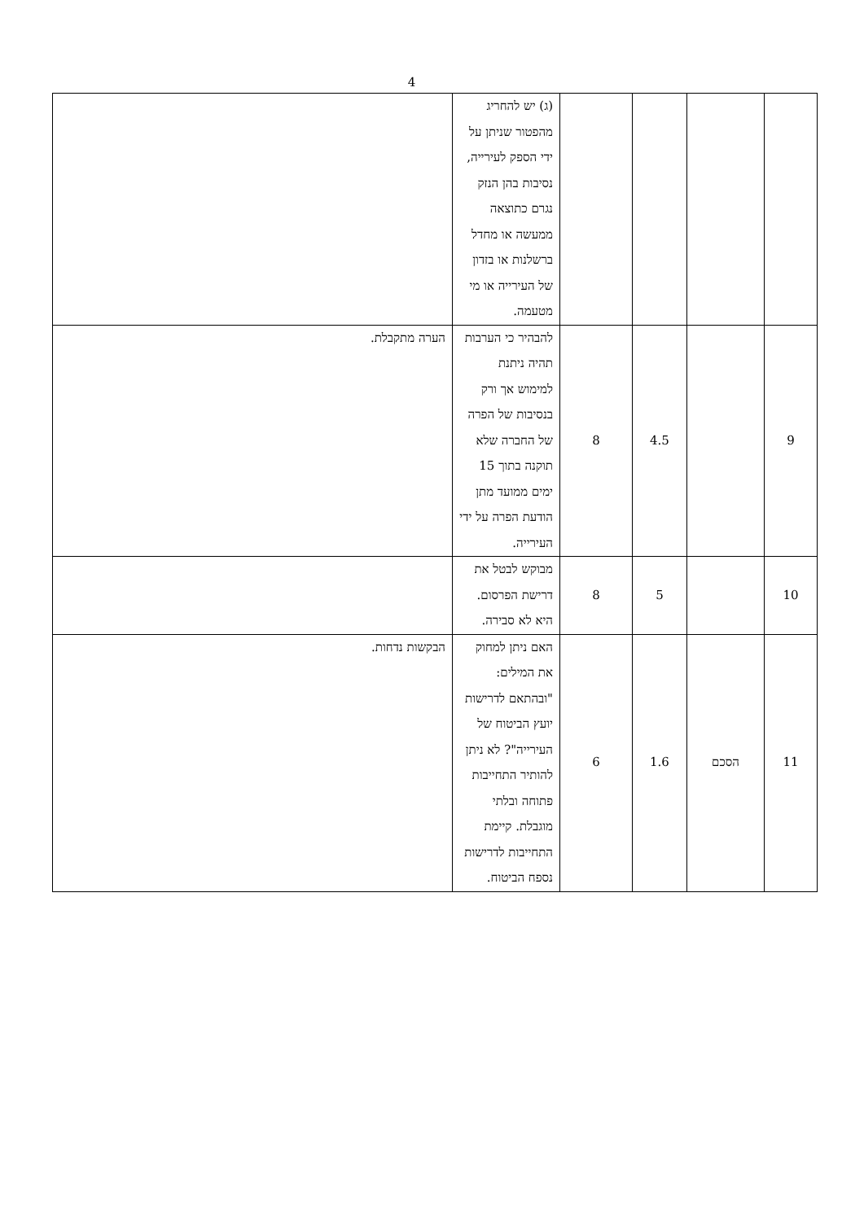4
| | | | | (ג) יש להחריג מהפטור שניתן על ידי הספק לעירייה, נסיבות בהן הנזק נגרם כתוצאה ממעשה או מחדל ברשלנות או בזדון של העירייה או מי מטעמה. | |
| 9 | | 4.5 | 8 | להבהיר כי הערבות תהיה ניתנת למימוש אך ורק בנסיבות של הפרה של החברה שלא תוקנה בתוך 15 ימים ממועד מתן הודעת הפרה על ידי העירייה. | הערה מתקבלת. |
| 10 | | 5 | 8 | מבוקש לבטל את דרישת הפרסום. היא לא סבירה. | |
| 11 | הסכם | 1.6 | 6 | האם ניתן למחוק את המילים: "ובהתאם לדרישות יועץ הביטוח של העירייה"? לא ניתן להותיר התחייבות פתוחה ובלתי מוגבלת. קיימת התחייבות לדרישות נספח הביטוח. | הבקשות נדחות. |